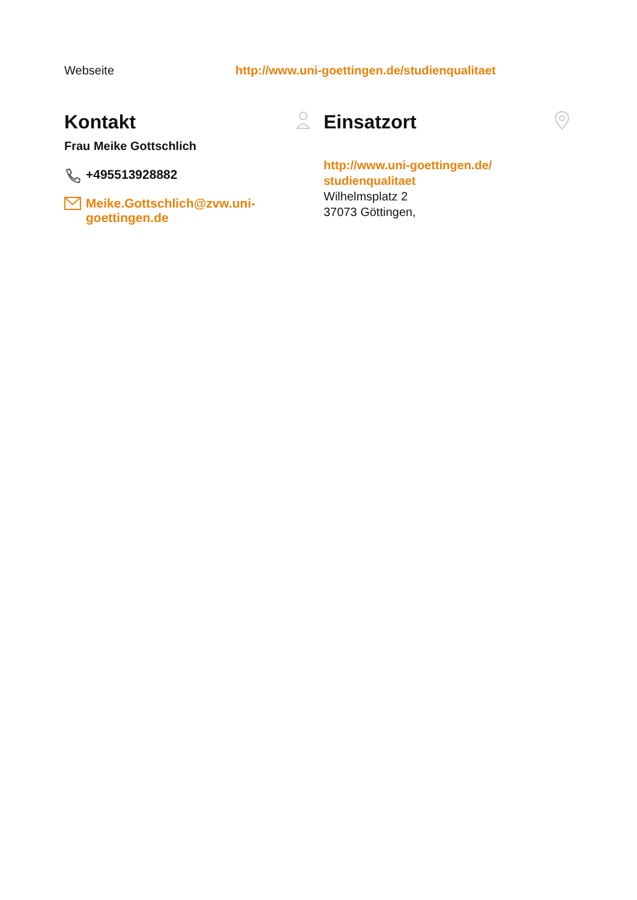Webseite http://www.uni-goettingen.de/studienqualitaet
Kontakt
Frau Meike Gottschlich
+495513928882
Meike.Gottschlich@zvw.uni-goettingen.de
Einsatzort
http://www.uni-goettingen.de/ studienqualitaet
Wilhelmsplatz 2
37073 Göttingen,